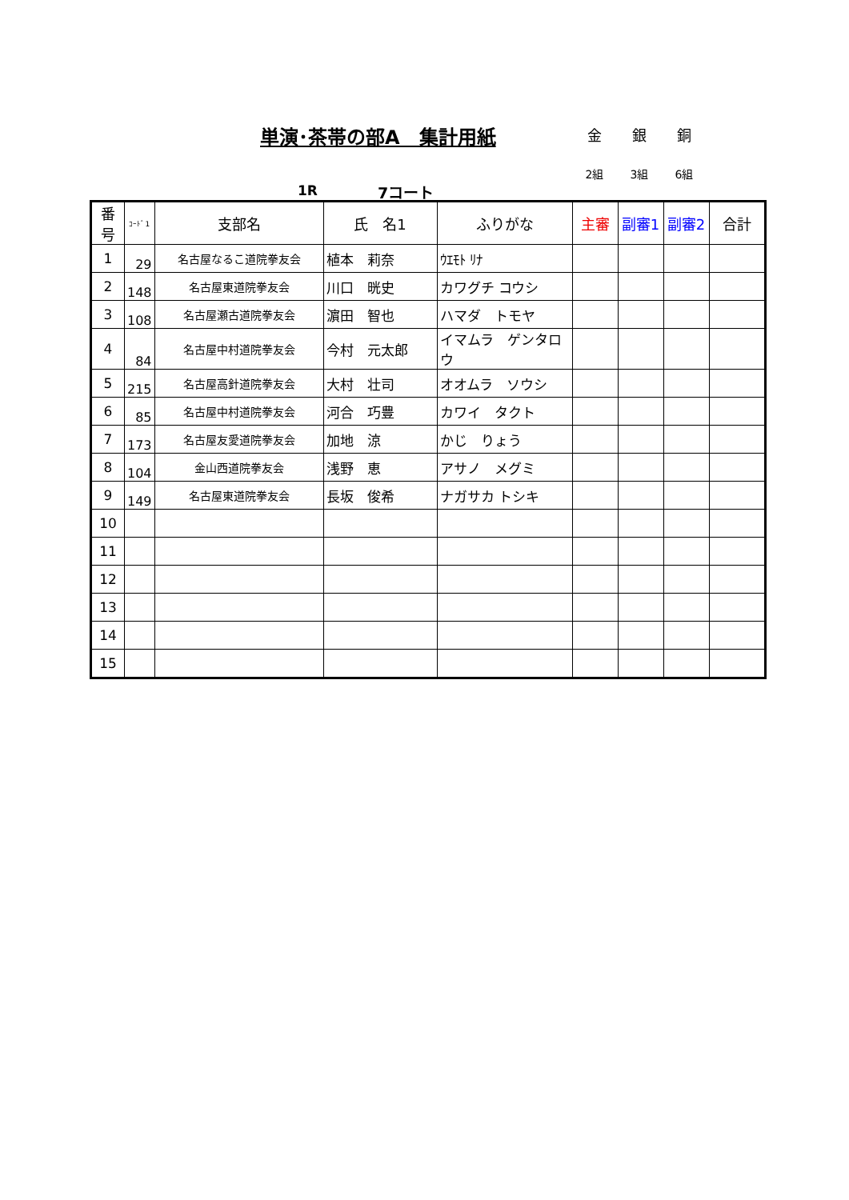単演･茶帯の部A　集計用紙
金 銀 銅
2組 3組 6組
1R 7コート
| 番号 | ｺｰﾄﾞ1 | 支部名 | 氏 名1 | ふりがな | 主審 | 副審1 | 副審2 | 合計 |
| --- | --- | --- | --- | --- | --- | --- | --- | --- |
| 1 | 29 | 名古屋なるこ道院拳友会 | 植本 莉奈 | ｳｴﾓﾄ ﾘﾅ | | | | |
| 2 | 148 | 名古屋東道院拳友会 | 川口 晄史 | カワグチ コウシ | | | | |
| 3 | 108 | 名古屋瀬古道院拳友会 | 濵田 智也 | ハマダ トモヤ | | | | |
| 4 | 84 | 名古屋中村道院拳友会 | 今村 元太郎 | イマムラ ゲンタロウ | | | | |
| 5 | 215 | 名古屋高針道院拳友会 | 大村 壮司 | オオムラ ソウシ | | | | |
| 6 | 85 | 名古屋中村道院拳友会 | 河合 巧豊 | カワイ タクト | | | | |
| 7 | 173 | 名古屋友愛道院拳友会 | 加地 涼 | かじ りょう | | | | |
| 8 | 104 | 金山西道院拳友会 | 浅野 恵 | アサノ メグミ | | | | |
| 9 | 149 | 名古屋東道院拳友会 | 長坂 俊希 | ナガサカ トシキ | | | | |
| 10 | | | | | | | | |
| 11 | | | | | | | | |
| 12 | | | | | | | | |
| 13 | | | | | | | | |
| 14 | | | | | | | | |
| 15 | | | | | | | | |